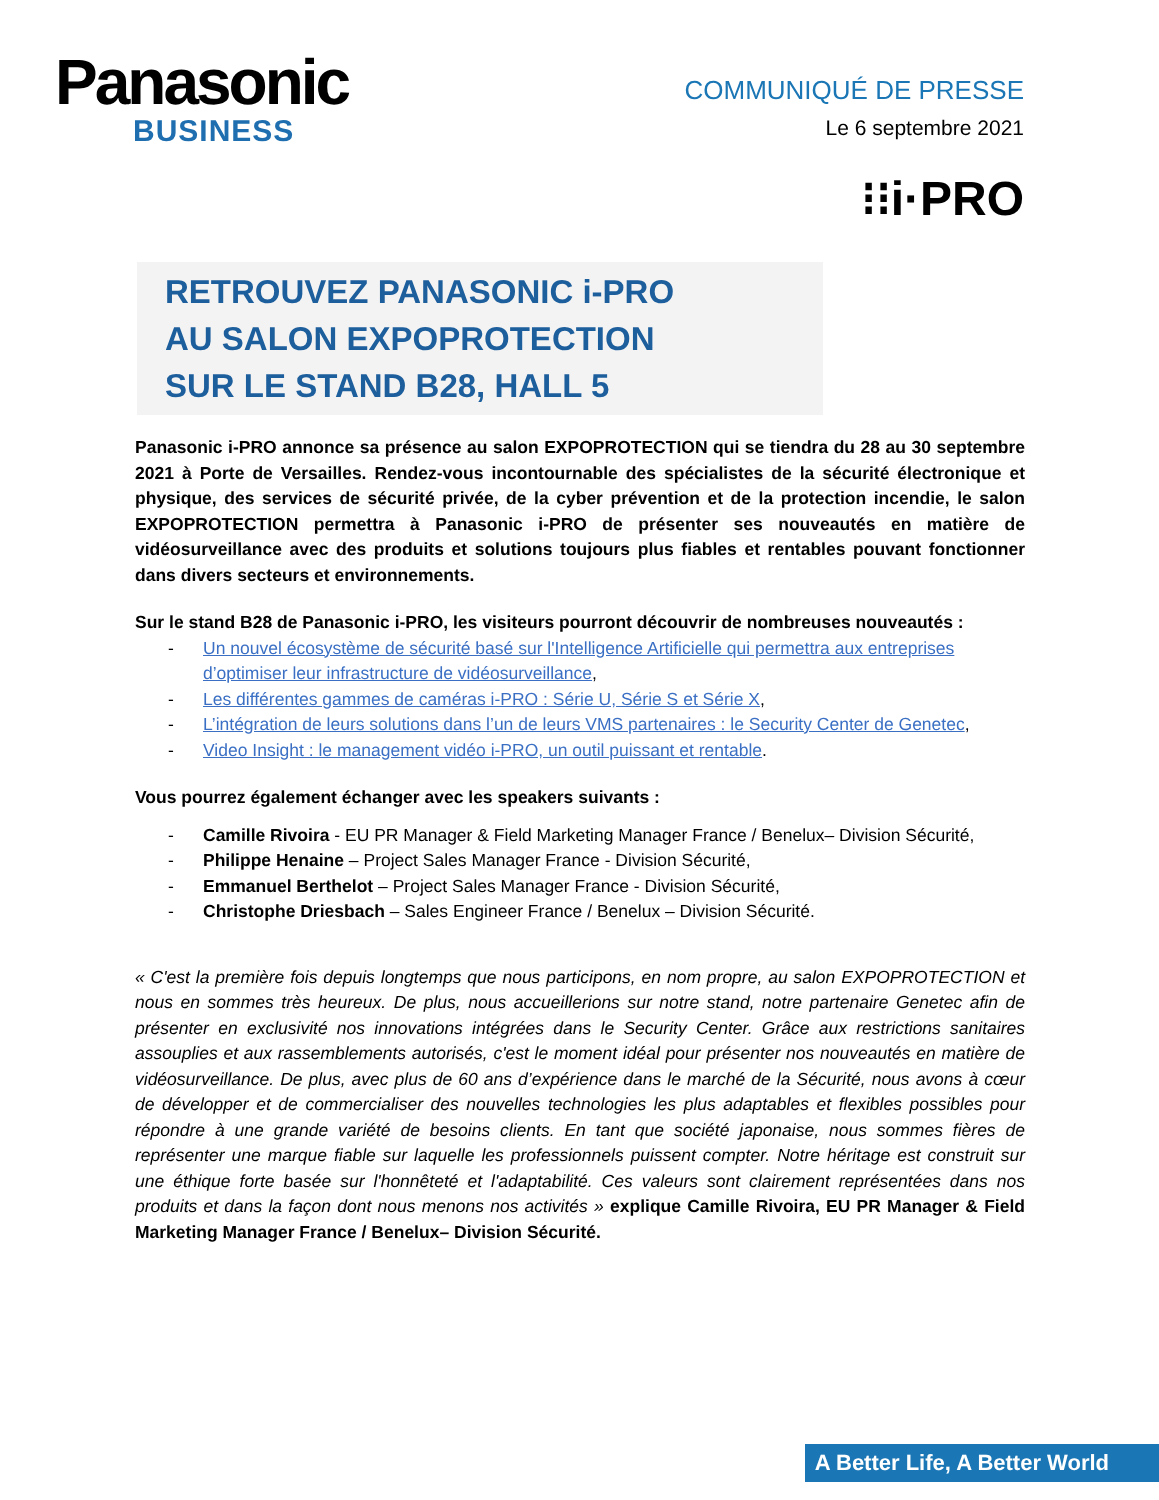Panasonic
BUSINESS
COMMUNIQUÉ DE PRESSE
Le 6 septembre 2021
⁝⁝i·PRO
RETROUVEZ PANASONIC i-PRO
AU SALON EXPOPROTECTION
SUR LE STAND B28, HALL 5
Panasonic i-PRO annonce sa présence au salon EXPOPROTECTION qui se tiendra du 28 au 30 septembre 2021 à Porte de Versailles. Rendez-vous incontournable des spécialistes de la sécurité électronique et physique, des services de sécurité privée, de la cyber prévention et de la protection incendie, le salon EXPOPROTECTION permettra à Panasonic i-PRO de présenter ses nouveautés en matière de vidéosurveillance avec des produits et solutions toujours plus fiables et rentables pouvant fonctionner dans divers secteurs et environnements.
Sur le stand B28 de Panasonic i-PRO, les visiteurs pourront découvrir de nombreuses nouveautés :
- Un nouvel écosystème de sécurité basé sur l'Intelligence Artificielle qui permettra aux entreprises d’optimiser leur infrastructure de vidéosurveillance,
- Les différentes gammes de caméras i-PRO : Série U, Série S et Série X,
- L’intégration de leurs solutions dans l’un de leurs VMS partenaires : le Security Center de Genetec,
- Video Insight : le management vidéo i-PRO, un outil puissant et rentable.
Vous pourrez également échanger avec les speakers suivants :
- Camille Rivoira - EU PR Manager & Field Marketing Manager France / Benelux– Division Sécurité,
- Philippe Henaine – Project Sales Manager France - Division Sécurité,
- Emmanuel Berthelot – Project Sales Manager France - Division Sécurité,
- Christophe Driesbach – Sales Engineer France / Benelux – Division Sécurité.
« C'est la première fois depuis longtemps que nous participons, en nom propre, au salon EXPOPROTECTION et nous en sommes très heureux. De plus, nous accueillerions sur notre stand, notre partenaire Genetec afin de présenter en exclusivité nos innovations intégrées dans le Security Center. Grâce aux restrictions sanitaires assouplies et aux rassemblements autorisés, c'est le moment idéal pour présenter nos nouveautés en matière de vidéosurveillance. De plus, avec plus de 60 ans d’expérience dans le marché de la Sécurité, nous avons à cœur de développer et de commercialiser des nouvelles technologies les plus adaptables et flexibles possibles pour répondre à une grande variété de besoins clients. En tant que société japonaise, nous sommes fières de représenter une marque fiable sur laquelle les professionnels puissent compter. Notre héritage est construit sur une éthique forte basée sur l'honnêteté et l'adaptabilité. Ces valeurs sont clairement représentées dans nos produits et dans la façon dont nous menons nos activités » explique Camille Rivoira, EU PR Manager & Field Marketing Manager France / Benelux– Division Sécurité.
A Better Life, A Better World